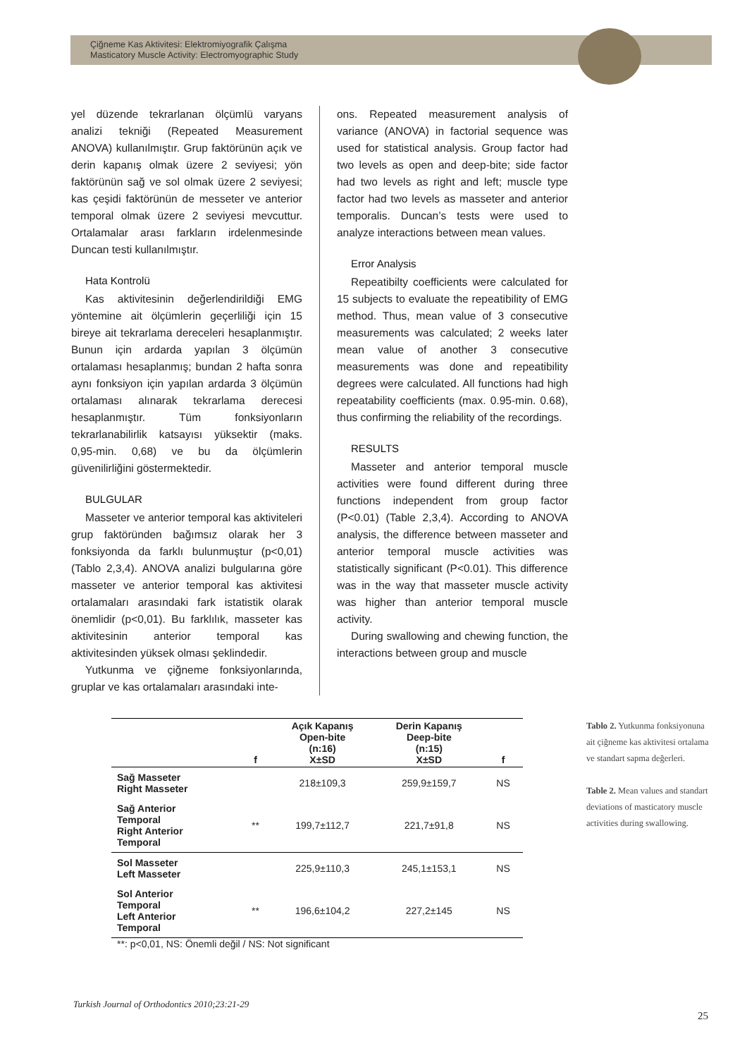Çiğneme Kas Aktivitesi: Elektromiyografik Çalışma
Masticatory Muscle Activity: Electromyographic Study
yel düzende tekrarlanan ölçümlü varyans analizi tekniği (Repeated Measurement ANOVA) kullanılmıştır. Grup faktörünün açık ve derin kapanış olmak üzere 2 seviyesi; yön faktörünün sağ ve sol olmak üzere 2 seviyesi; kas çeşidi faktörünün de messeter ve anterior temporal olmak üzere 2 seviyesi mevcuttur. Ortalamalar arası farkların irdelenmesinde Duncan testi kullanılmıştır.
Hata Kontrolü
Kas aktivitesinin değerlendirildiği EMG yöntemine ait ölçümlerin geçerliliği için 15 bireye ait tekrarlama dereceleri hesaplanmıştır. Bunun için ardarda yapılan 3 ölçümün ortalaması hesaplanmış; bundan 2 hafta sonra aynı fonksiyon için yapılan ardarda 3 ölçümün ortalaması alınarak tekrarlama derecesi hesaplanmıştır. Tüm fonksiyonların tekrarlanabilirlik katsayısı yüksektir (maks. 0,95-min. 0,68) ve bu da ölçümlerin güvenilirliğini göstermektedir.
BULGULAR
Masseter ve anterior temporal kas aktiviteleri grup faktöründen bağımsız olarak her 3 fonksiyonda da farklı bulunmuştur (p<0,01) (Tablo 2,3,4). ANOVA analizi bulgularına göre masseter ve anterior temporal kas aktivitesi ortalamaları arasındaki fark istatistik olarak önemlidir (p<0,01). Bu farklılık, masseter kas aktivitesinin anterior temporal kas aktivitesinden yüksek olması şeklindedir.
Yutkunma ve çiğneme fonksiyonlarında, gruplar ve kas ortalamaları arasındaki inte-
ons. Repeated measurement analysis of variance (ANOVA) in factorial sequence was used for statistical analysis. Group factor had two levels as open and deep-bite; side factor had two levels as right and left; muscle type factor had two levels as masseter and anterior temporalis. Duncan’s tests were used to analyze interactions between mean values.
Error Analysis
Repeatibilty coefficients were calculated for 15 subjects to evaluate the repeatibility of EMG method. Thus, mean value of 3 consecutive measurements was calculated; 2 weeks later mean value of another 3 consecutive measurements was done and repeatibility degrees were calculated. All functions had high repeatability coefficients (max. 0.95-min. 0.68), thus confirming the reliability of the recordings.
RESULTS
Masseter and anterior temporal muscle activities were found different during three functions independent from group factor (P<0.01) (Table 2,3,4). According to ANOVA analysis, the difference between masseter and anterior temporal muscle activities was statistically significant (P<0.01). This difference was in the way that masseter muscle activity was higher than anterior temporal muscle activity.
During swallowing and chewing function, the interactions between group and muscle
| | f | Açık Kapanış Open-bite (n:16) X±SD | Derin Kapanış Deep-bite (n:15) X±SD | f |
| --- | --- | --- | --- | --- |
| Sağ Masseter Right Masseter | | 218±109,3 | 259,9±159,7 | NS |
| Sağ Anterior Temporal Right Anterior Temporal | ** | 199,7±112,7 | 221,7±91,8 | NS |
| Sol Masseter Left Masseter | | 225,9±110,3 | 245,1±153,1 | NS |
| Sol Anterior Temporal Left Anterior Temporal | ** | 196,6±104,2 | 227,2±145 | NS |
Tablo 2. Yutkunma fonksiyonuna ait çiğneme kas aktivitesi ortalama ve standart sapma değerleri.
Table 2. Mean values and standart deviations of masticatory muscle activities during swallowing.
**: p<0,01, NS: Önemli değil / NS: Not significant
Turkish Journal of Orthodontics 2010;23:21-29
25